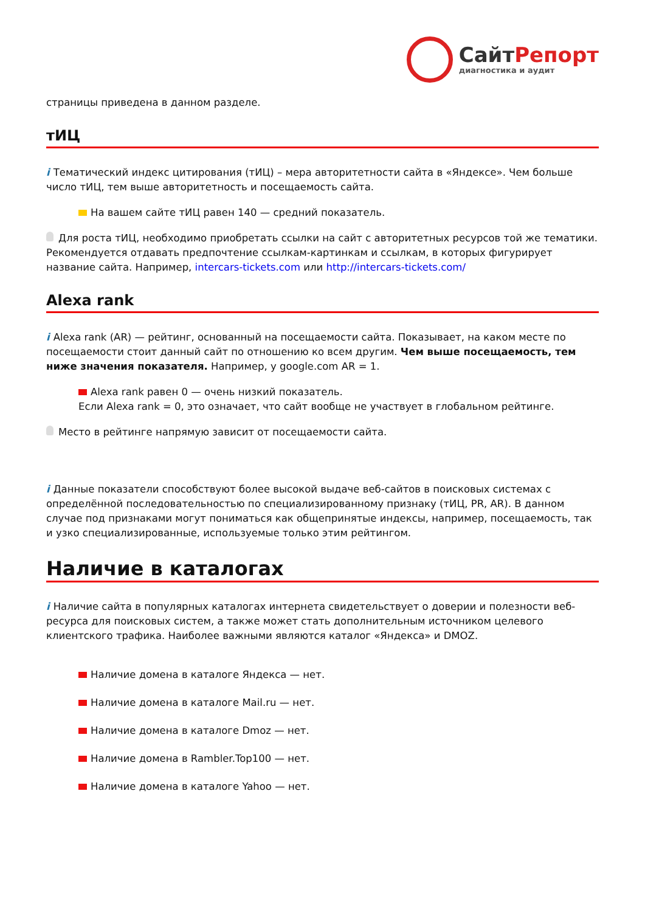СайтРепорт
диагностика и аудит
страницы приведена в данном разделе.
тИЦ
i Тематический индекс цитирования (тИЦ) – мера авторитетности сайта в «Яндексе». Чем больше число тИЦ, тем выше авторитетность и посещаемость сайта.
На вашем сайте тИЦ равен 140 — средний показатель.
Для роста тИЦ, необходимо приобретать ссылки на сайт с авторитетных ресурсов той же тематики. Рекомендуется отдавать предпочтение ссылкам-картинкам и ссылкам, в которых фигурирует название сайта. Например, intercars-tickets.com или http://intercars-tickets.com/
Alexa rank
i Alexa rank (AR) — рейтинг, основанный на посещаемости сайта. Показывает, на каком месте по посещаемости стоит данный сайт по отношению ко всем другим. Чем выше посещаемость, тем ниже значения показателя. Например, у google.com AR = 1.
Alexa rank равен 0 — очень низкий показатель.
Если Alexa rank = 0, это означает, что сайт вообще не участвует в глобальном рейтинге.
Место в рейтинге напрямую зависит от посещаемости сайта.
i Данные показатели способствуют более высокой выдаче веб-сайтов в поисковых системах с определённой последовательностью по специализированному признаку (тИЦ, PR, AR). В данном случае под признаками могут пониматься как общепринятые индексы, например, посещаемость, так и узко специализированные, используемые только этим рейтингом.
Наличие в каталогах
i Наличие сайта в популярных каталогах интернета свидетельствует о доверии и полезности веб-ресурса для поисковых систем, а также может стать дополнительным источником целевого клиентского трафика. Наиболее важными являются каталог «Яндекса» и DMOZ.
Наличие домена в каталоге Яндекса — нет.
Наличие домена в каталоге Mail.ru — нет.
Наличие домена в каталоге Dmoz — нет.
Наличие домена в Rambler.Top100 — нет.
Наличие домена в каталоге Yahoo — нет.